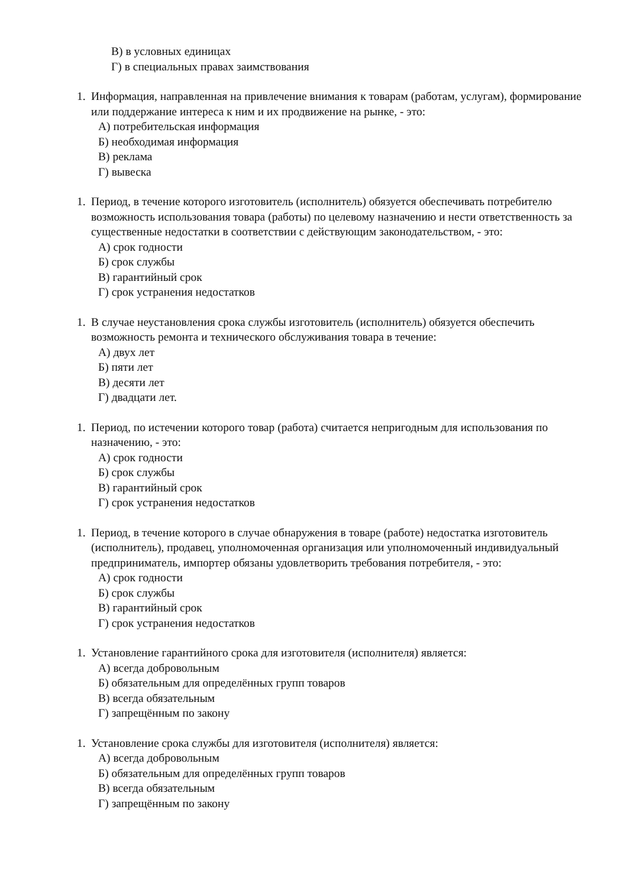В) в условных единицах
Г) в специальных правах заимствования
1. Информация, направленная на привлечение внимания к товарам (работам, услугам), формирование или поддержание интереса к ним и их продвижение на рынке, - это:
А) потребительская информация
Б) необходимая информация
В) реклама
Г) вывеска
1. Период, в течение которого изготовитель (исполнитель) обязуется обеспечивать потребителю возможность использования товара (работы) по целевому назначению и нести ответственность за существенные недостатки в соответствии с действующим законодательством, - это:
А) срок годности
Б) срок службы
В) гарантийный срок
Г) срок устранения недостатков
1. В случае неустановления срока службы изготовитель (исполнитель) обязуется обеспечить возможность ремонта и технического обслуживания товара в течение:
А) двух лет
Б) пяти лет
В) десяти лет
Г) двадцати лет.
1. Период, по истечении которого товар (работа) считается непригодным для использования по назначению, - это:
А) срок годности
Б) срок службы
В) гарантийный срок
Г) срок устранения недостатков
1. Период, в течение которого в случае обнаружения в товаре (работе) недостатка изготовитель (исполнитель), продавец, уполномоченная организация или уполномоченный индивидуальный предприниматель, импортер обязаны удовлетворить требования потребителя, - это:
А) срок годности
Б) срок службы
В) гарантийный срок
Г) срок устранения недостатков
1. Установление гарантийного срока для изготовителя (исполнителя) является:
А) всегда добровольным
Б) обязательным для определённых групп товаров
В) всегда обязательным
Г) запрещённым по закону
1. Установление срока службы для изготовителя (исполнителя) является:
А) всегда добровольным
Б) обязательным для определённых групп товаров
В) всегда обязательным
Г) запрещённым по закону